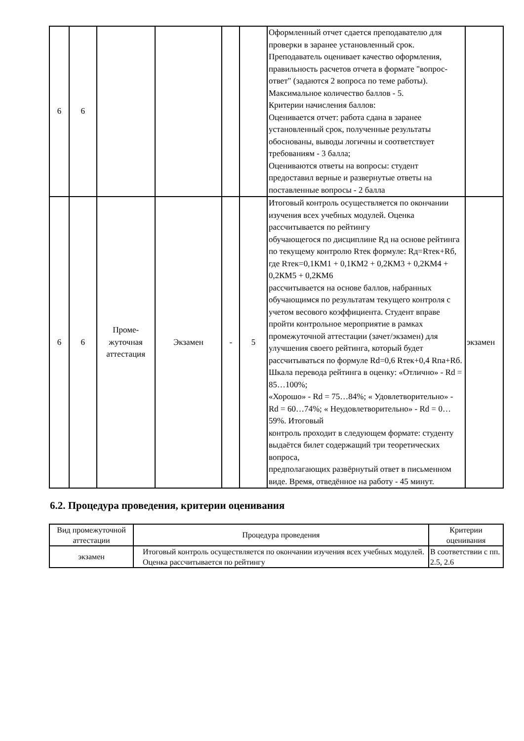| 6 | 6 | | | | | Оформленный отчет сдается преподавателю для проверки в заранее установленный срок. Преподаватель оценивает качество оформления, правильность расчетов отчета в формате "вопрос-ответ" (задаются 2 вопроса по теме работы). Максимальное количество баллов - 5. Критерии начисления баллов: Оценивается отчет: работа сдана в заранее установленный срок, полученные результаты обоснованы, выводы логичны и соответствует требованиям - 3 балла; Оцениваются ответы на вопросы: студент предоставил верные и развернутые ответы на поставленные вопросы - 2 балла | |
| 6 | 6 | Проме- жуточная аттестация | Экзамен | - | 5 | Итоговый контроль осуществляется по окончании изучения всех учебных модулей. Оценка рассчитывается по рейтингу обучающегося по дисциплине Rд на основе рейтинга по текущему контролю Rтек формуле: Rд=Rтек+Rб, где Rтек=0,1КМ1 + 0,1КМ2 + 0,2КМ3 + 0,2КМ4 + 0,2КМ5 + 0,2КМ6 рассчитывается на основе баллов, набранных обучающимся по результатам текущего контроля с учетом весового коэффициента. Студент вправе пройти контрольное мероприятие в рамках промежуточной аттестации (зачет/экзамен) для улучшения своего рейтинга, который будет рассчитываться по формуле Rd=0,6 Rтек+0,4 Rпа+Rб. Шкала перевода рейтинга в оценку: «Отлично» - Rd = 85…100%; «Хорошо» - Rd = 75…84%; « Удовлетворительно» - Rd = 60…74%; « Неудовлетворительно» - Rd = 0…59%. Итоговый контроль проходит в следующем формате: студенту выдаётся билет содержащий три теоретических вопроса, предполагающих развёрнутый ответ в письменном виде. Время, отведённое на работу - 45 минут. | экзамен |
6.2. Процедура проведения, критерии оценивания
| Вид промежуточной аттестации | Процедура проведения | Критерии оценивания |
| --- | --- | --- |
| экзамен | Итоговый контроль осуществляется по окончании изучения всех учебных модулей. Оценка рассчитывается по рейтингу | В соответствии с пп. 2.5, 2.6 |